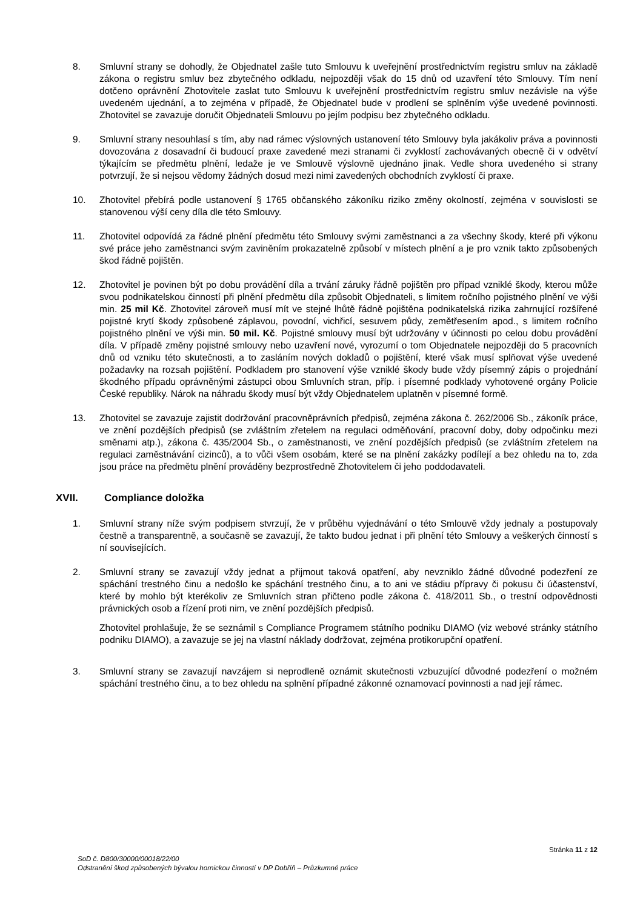8. Smluvní strany se dohodly, že Objednatel zašle tuto Smlouvu k uveřejnění prostřednictvím registru smluv na základě zákona o registru smluv bez zbytečného odkladu, nejpozději však do 15 dnů od uzavření této Smlouvy. Tím není dotčeno oprávnění Zhotovitele zaslat tuto Smlouvu k uveřejnění prostřednictvím registru smluv nezávisle na výše uvedeném ujednání, a to zejména v případě, že Objednatel bude v prodlení se splněním výše uvedené povinnosti. Zhotovitel se zavazuje doručit Objednateli Smlouvu po jejím podpisu bez zbytečného odkladu.
9. Smluvní strany nesouhlasí s tím, aby nad rámec výslovných ustanovení této Smlouvy byla jakákoliv práva a povinnosti dovozována z dosavadní či budoucí praxe zavedené mezi stranami či zvyklostí zachovávaných obecně či v odvětví týkajícím se předmětu plnění, ledaže je ve Smlouvě výslovně ujednáno jinak. Vedle shora uvedeného si strany potvrzují, že si nejsou vědomy žádných dosud mezi nimi zavedených obchodních zvyklostí či praxe.
10. Zhotovitel přebírá podle ustanovení § 1765 občanského zákoníku riziko změny okolností, zejména v souvislosti se stanovenou výší ceny díla dle této Smlouvy.
11. Zhotovitel odpovídá za řádné plnění předmětu této Smlouvy svými zaměstnanci a za všechny škody, které při výkonu své práce jeho zaměstnanci svým zaviněním prokazatelně způsobí v místech plnění a je pro vznik takto způsobených škod řádně pojištěn.
12. Zhotovitel je povinen být po dobu provádění díla a trvání záruky řádně pojištěn pro případ vzniklé škody, kterou může svou podnikatelskou činností při plnění předmětu díla způsobit Objednateli, s limitem ročního pojistného plnění ve výši min. 25 mil Kč. Zhotovitel zároveň musí mít ve stejné lhůtě řádně pojištěna podnikatelská rizika zahrnující rozšířené pojistné krytí škody způsobené záplavou, povodní, vichřicí, sesuvem půdy, zemětřesením apod., s limitem ročního pojistného plnění ve výši min. 50 mil. Kč. Pojistné smlouvy musí být udržovány v účinnosti po celou dobu provádění díla. V případě změny pojistné smlouvy nebo uzavření nové, vyrozumí o tom Objednatele nejpozději do 5 pracovních dnů od vzniku této skutečnosti, a to zasláním nových dokladů o pojištění, které však musí splňovat výše uvedené požadavky na rozsah pojištění. Podkladem pro stanovení výše vzniklé škody bude vždy písemný zápis o projednání škodného případu oprávněnými zástupci obou Smluvních stran, příp. i písemné podklady vyhotovené orgány Policie České republiky. Nárok na náhradu škody musí být vždy Objednatelem uplatněn v písemné formě.
13. Zhotovitel se zavazuje zajistit dodržování pracovněprávních předpisů, zejména zákona č. 262/2006 Sb., zákoník práce, ve znění pozdějších předpisů (se zvláštním zřetelem na regulaci odměňování, pracovní doby, doby odpočinku mezi směnami atp.), zákona č. 435/2004 Sb., o zaměstnanosti, ve znění pozdějších předpisů (se zvláštním zřetelem na regulaci zaměstnávání cizinců), a to vůči všem osobám, které se na plnění zakázky podílejí a bez ohledu na to, zda jsou práce na předmětu plnění prováděny bezprostředně Zhotovitelem či jeho poddodavateli.
XVII. Compliance doložka
1. Smluvní strany níže svým podpisem stvrzují, že v průběhu vyjednávání o této Smlouvě vždy jednaly a postupovaly čestně a transparentně, a současně se zavazují, že takto budou jednat i při plnění této Smlouvy a veškerých činností s ní souvisejících.
2. Smluvní strany se zavazují vždy jednat a přijmout taková opatření, aby nevzniklo žádné důvodné podezření ze spáchání trestného činu a nedošlo ke spáchání trestného činu, a to ani ve stádiu přípravy či pokusu či účastenství, které by mohlo být kterékoliv ze Smluvních stran přičteno podle zákona č. 418/2011 Sb., o trestní odpovědnosti právnických osob a řízení proti nim, ve znění pozdějších předpisů.
Zhotovitel prohlašuje, že se seznámil s Compliance Programem státního podniku DIAMO (viz webové stránky státního podniku DIAMO), a zavazuje se jej na vlastní náklady dodržovat, zejména protikorupční opatření.
3. Smluvní strany se zavazují navzájem si neprodleně oznámit skutečnosti vzbuzující důvodné podezření o možném spáchání trestného činu, a to bez ohledu na splnění případné zákonné oznamovací povinnosti a nad její rámec.
Stránka 11 z 12
SoD č. D800/30000/00018/22/00
Odstranění škod způsobených bývalou hornickou činností v DP Dobříň – Průzkumné práce